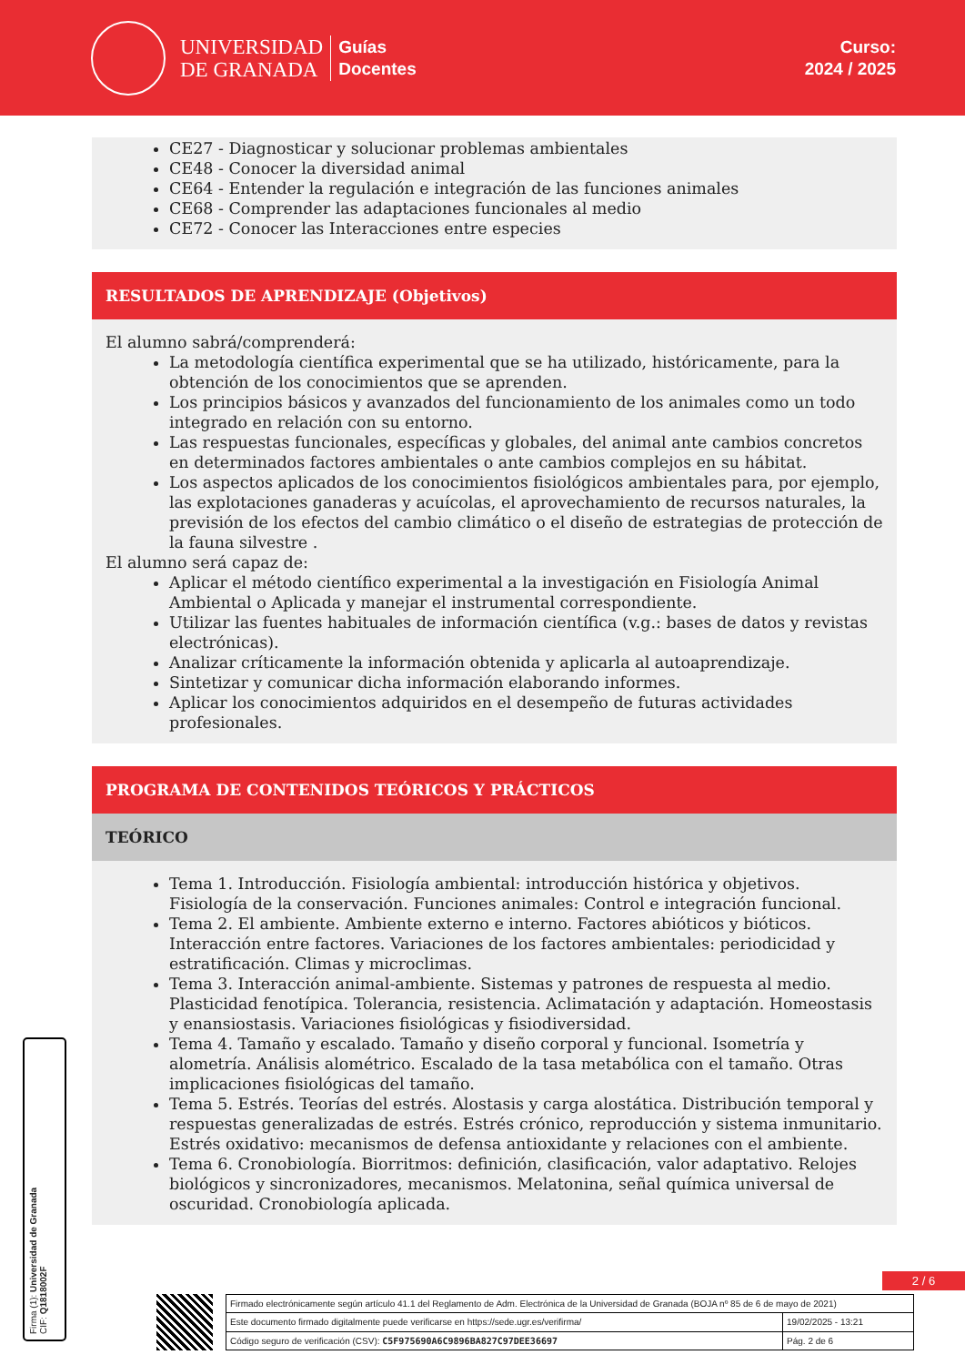UNIVERSIDAD
DE GRANADA
Guías
Docentes
Curso:
2024 / 2025
CE27 - Diagnosticar y solucionar problemas ambientales
CE48 - Conocer la diversidad animal
CE64 - Entender la regulación e integración de las funciones animales
CE68 - Comprender las adaptaciones funcionales al medio
CE72 - Conocer las Interacciones entre especies
RESULTADOS DE APRENDIZAJE (Objetivos)
El alumno sabrá/comprenderá:
La metodología científica experimental que se ha utilizado, históricamente, para la obtención de los conocimientos que se aprenden.
Los principios básicos y avanzados del funcionamiento de los animales como un todo integrado en relación con su entorno.
Las respuestas funcionales, específicas y globales, del animal ante cambios concretos en determinados factores ambientales o ante cambios complejos en su hábitat.
Los aspectos aplicados de los conocimientos fisiológicos ambientales para, por ejemplo, las explotaciones ganaderas y acuícolas, el aprovechamiento de recursos naturales, la previsión de los efectos del cambio climático o el diseño de estrategias de protección de la fauna silvestre .
El alumno será capaz de:
Aplicar el método científico experimental a la investigación en Fisiología Animal Ambiental o Aplicada y manejar el instrumental correspondiente.
Utilizar las fuentes habituales de información científica (v.g.: bases de datos y revistas electrónicas).
Analizar críticamente la información obtenida y aplicarla al autoaprendizaje.
Sintetizar y comunicar dicha información elaborando informes.
Aplicar los conocimientos adquiridos en el desempeño de futuras actividades profesionales.
PROGRAMA DE CONTENIDOS TEÓRICOS Y PRÁCTICOS
TEÓRICO
Tema 1. Introducción. Fisiología ambiental: introducción histórica y objetivos. Fisiología de la conservación. Funciones animales: Control e integración funcional.
Tema 2. El ambiente. Ambiente externo e interno. Factores abióticos y bióticos. Interacción entre factores. Variaciones de los factores ambientales: periodicidad y estratificación. Climas y microclimas.
Tema 3. Interacción animal-ambiente. Sistemas y patrones de respuesta al medio. Plasticidad fenotípica. Tolerancia, resistencia. Aclimatación y adaptación. Homeostasis y enansiostasis. Variaciones fisiológicas y fisiodiversidad.
Tema 4. Tamaño y escalado. Tamaño y diseño corporal y funcional. Isometría y alometría. Análisis alométrico. Escalado de la tasa metabólica con el tamaño. Otras implicaciones fisiológicas del tamaño.
Tema 5. Estrés. Teorías del estrés. Alostasis y carga alostática. Distribución temporal y respuestas generalizadas de estrés. Estrés crónico, reproducción y sistema inmunitario. Estrés oxidativo: mecanismos de defensa antioxidante y relaciones con el ambiente.
Tema 6. Cronobiología. Biorritmos: definición, clasificación, valor adaptativo. Relojes biológicos y sincronizadores, mecanismos. Melatonina, señal química universal de oscuridad. Cronobiología aplicada.
Firma (1): Universidad de Granada
CIF: Q1818002F
2 / 6
| Firmado electrónicamente según artículo 41.1 del Reglamento de Adm. Electrónica de la Universidad de Granada (BOJA nº 85 de 6 de mayo de 2021) | |
| Este documento firmado digitalmente puede verificarse en https://sede.ugr.es/verifirma/ | 19/02/2025 - 13:21 |
| Código seguro de verificación (CSV): C5F975690A6C9896BA827C97DEE36697 | Pág. 2 de 6 |